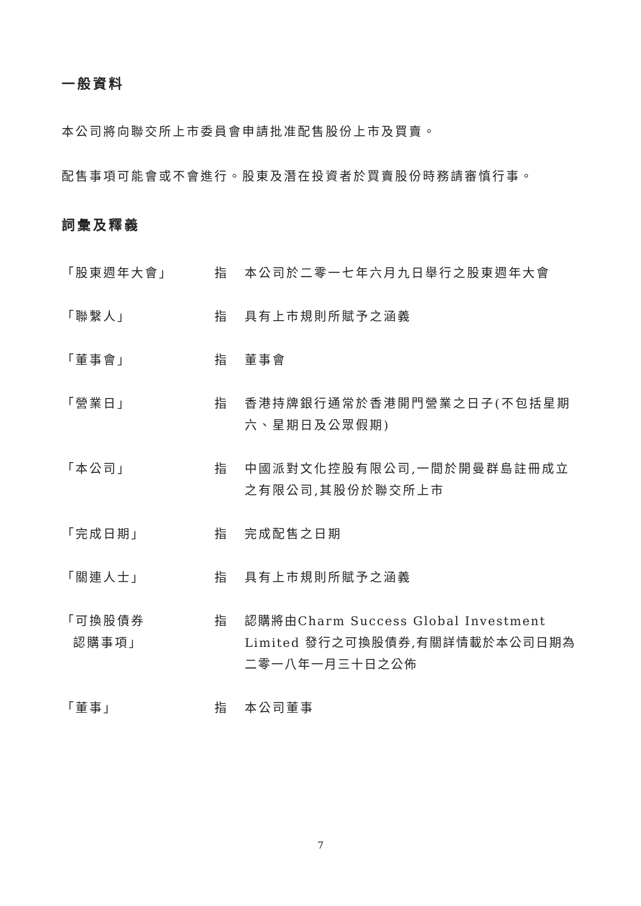一般資料
本公司將向聯交所上市委員會申請批准配售股份上市及買賣。
配售事項可能會或不會進行。股東及潛在投資者於買賣股份時務請審慎行事。
詞彙及釋義
「股東週年大會」 指 本公司於二零一七年六月九日舉行之股東週年大會
「聯繫人」 指 具有上市規則所賦予之涵義
「董事會」 指 董事會
「營業日」 指 香港持牌銀行通常於香港開門營業之日子(不包括星期六、星期日及公眾假期)
「本公司」 指 中國派對文化控股有限公司,一間於開曼群島註冊成立之有限公司,其股份於聯交所上市
「完成日期」 指 完成配售之日期
「關連人士」 指 具有上市規則所賦予之涵義
「可換股債券
認購事項」
指 認購將由Charm Success Global Investment Limited 發行之可換股債券,有關詳情載於本公司日期為二零一八年一月三十日之公佈
「董事」 指 本公司董事
7